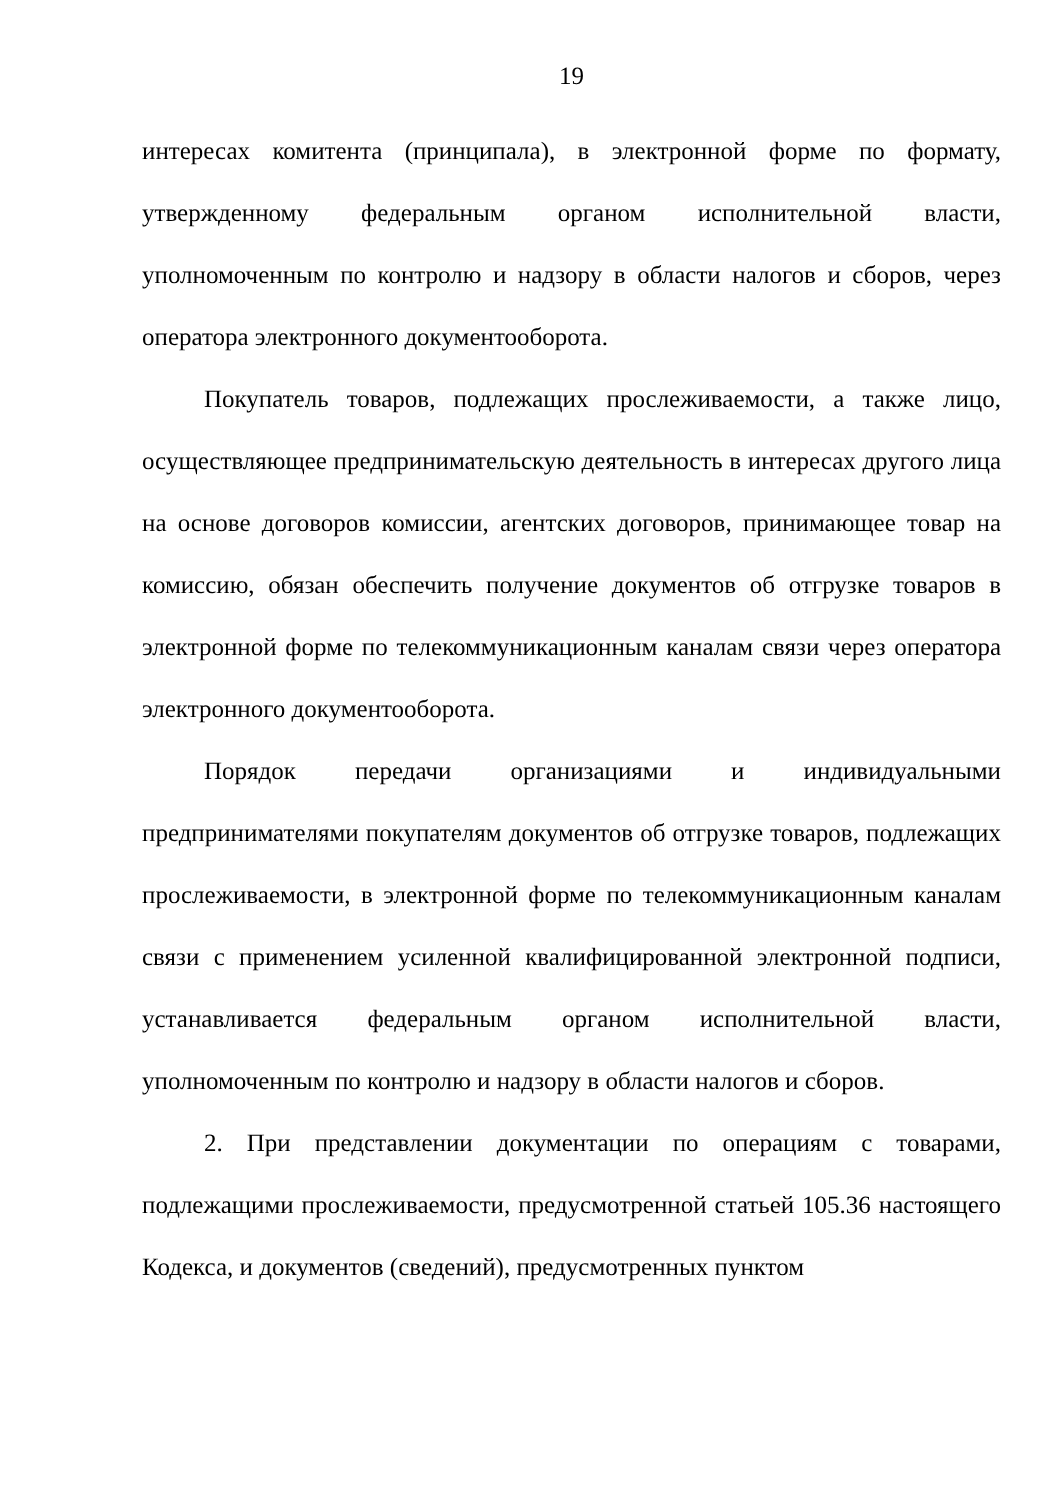19
интересах комитента (принципала), в электронной форме по формату, утвержденному федеральным органом исполнительной власти, уполномоченным по контролю и надзору в области налогов и сборов, через оператора электронного документооборота.
Покупатель товаров, подлежащих прослеживаемости, а также лицо, осуществляющее предпринимательскую деятельность в интересах другого лица на основе договоров комиссии, агентских договоров, принимающее товар на комиссию, обязан обеспечить получение документов об отгрузке товаров в электронной форме по телекоммуникационным каналам связи через оператора электронного документооборота.
Порядок передачи организациями и индивидуальными предпринимателями покупателям документов об отгрузке товаров, подлежащих прослеживаемости, в электронной форме по телекоммуникационным каналам связи с применением усиленной квалифицированной электронной подписи, устанавливается федеральным органом исполнительной власти, уполномоченным по контролю и надзору в области налогов и сборов.
2. При представлении документации по операциям с товарами, подлежащими прослеживаемости, предусмотренной статьей 105.36 настоящего Кодекса, и документов (сведений), предусмотренных пунктом